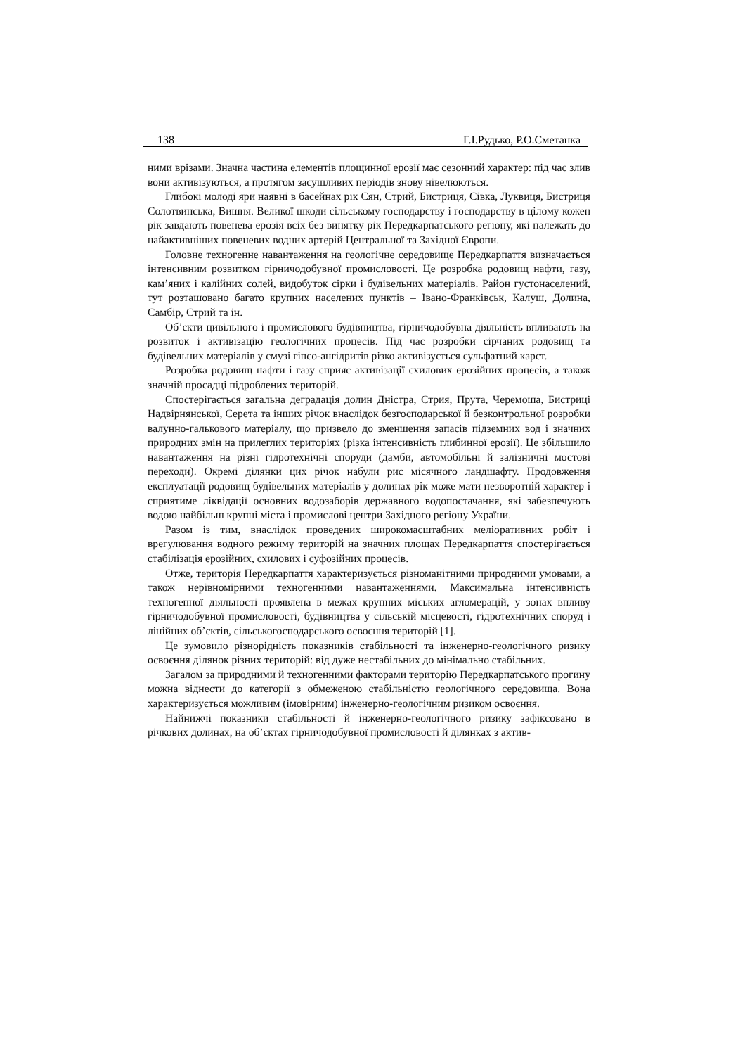138 Г.І.Рудько, Р.О.Сметанка
ними врізами. Значна частина елементів площинної ерозії має сезонний характер: під час злив вони активізуються, а протягом засушливих періодів знову нівелюються.
Глибокі молоді яри наявні в басейнах рік Сян, Стрий, Бистриця, Сівка, Луквиця, Бистриця Солотвинська, Вишня. Великої шкоди сільському господарству і господарству в цілому кожен рік завдають повенева ерозія всіх без винятку рік Передкарпатського регіону, які належать до найактивніших повеневих водних артерій Центральної та Західної Європи.
Головне техногенне навантаження на геологічне середовище Передкарпаття визначається інтенсивним розвитком гірничодобувної промисловості. Це розробка родовищ нафти, газу, кам’яних і калійних солей, видобуток сірки і будівельних матеріалів. Район густонаселений, тут розташовано багато крупних населених пунктів – Івано-Франківськ, Калуш, Долина, Самбір, Стрий та ін.
Об’єкти цивільного і промислового будівництва, гірничодобувна діяльність впливають на розвиток і активізацію геологічних процесів. Під час розробки сірчаних родовищ та будівельних матеріалів у смузі гіпсо-ангідритів різко активізується сульфатний карст.
Розробка родовищ нафти і газу сприяє активізації схилових ерозійних процесів, а також значній просадці підроблених територій.
Спостерігається загальна деградація долин Дністра, Стрия, Прута, Черемоша, Бистриці Надвірнянської, Серета та інших річок внаслідок безгосподарської й безконтрольної розробки валунно-галькового матеріалу, що призвело до зменшення запасів підземних вод і значних природних змін на прилеглих територіях (різка інтенсивність глибинної ерозії). Це збільшило навантаження на різні гідротехнічні споруди (дамби, автомобільні й залізничні мостові переходи). Окремі ділянки цих річок набули рис місячного ландшафту. Продовження експлуатації родовищ будівельних матеріалів у долинах рік може мати незворотній характер і сприятиме ліквідації основних водозаборів державного водопостачання, які забезпечують водою найбільш крупні міста і промислові центри Західного регіону України.
Разом із тим, внаслідок проведених широкомасштабних меліоративних робіт і врегулювання водного режиму територій на значних площах Передкарпаття спостерігається стабілізація ерозійних, схилових і суфозійних процесів.
Отже, територія Передкарпаття характеризується різноманітними природними умовами, а також нерівномірними техногенними навантаженнями. Максимальна інтенсивність техногенної діяльності проявлена в межах крупних міських агломерацій, у зонах впливу гірничодобувної промисловості, будівництва у сільській місцевості, гідротехнічних споруд і лінійних об’єктів, сільськогосподарського освоєння територій [1].
Це зумовило різнорідність показників стабільності та інженерно-геологічного ризику освоєння ділянок різних територій: від дуже нестабільних до мінімально стабільних.
Загалом за природними й техногенними факторами територію Передкарпатського прогину можна віднести до категорії з обмеженою стабільністю геологічного середовища. Вона характеризується можливим (імовірним) інженерно-геологічним ризиком освоєння.
Найнижчі показники стабільності й інженерно-геологічного ризику зафіксовано в річкових долинах, на об’єктах гірничодобувної промисловості й ділянках з актив-